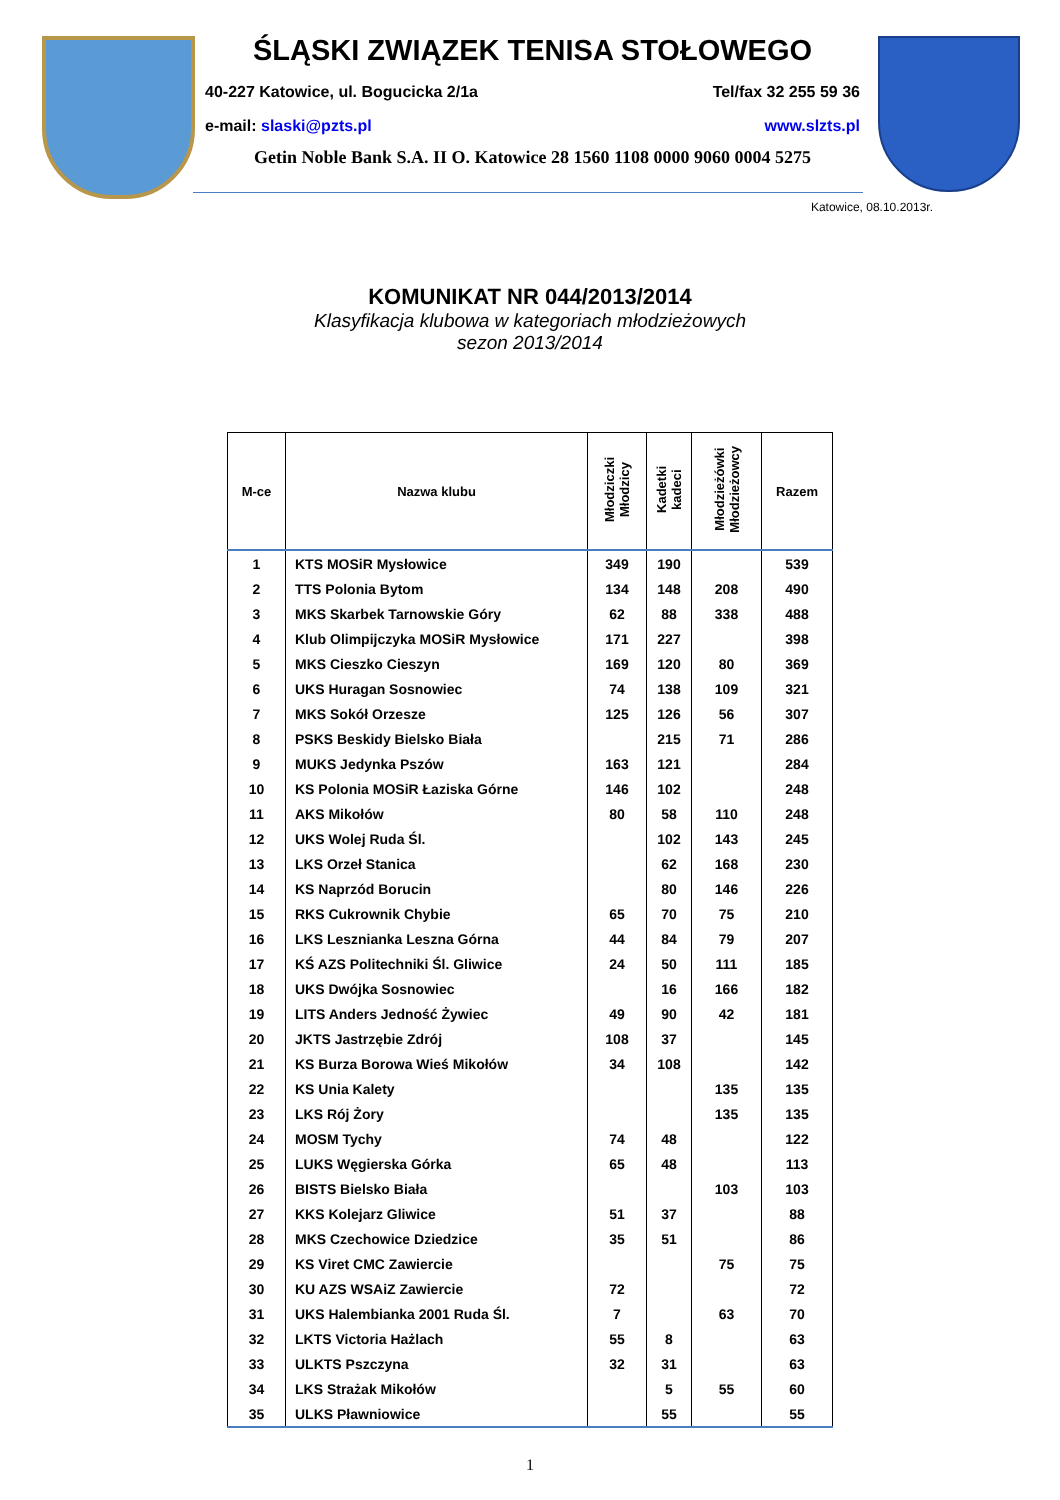ŚLĄSKI ZWIĄZEK TENISA STOŁOWEGO
40-227 Katowice, ul. Bogucicka 2/1a Tel/fax 32 255 59 36
e-mail: slaski@pzts.pl www.slzts.pl
Getin Noble Bank S.A. II O. Katowice 28 1560 1108 0000 9060 0004 5275
Katowice, 08.10.2013r.
KOMUNIKAT NR 044/2013/2014
Klasyfikacja klubowa w kategoriach młodzieżowych
sezon 2013/2014
| M-ce | Nazwa klubu | Młodziczki Młodzicy | Kadetki kadeci | Młodzieżówki Młodzieżowcy | Razem |
| --- | --- | --- | --- | --- | --- |
| 1 | KTS MOSiR Mysłowice | 349 | 190 | | 539 |
| 2 | TTS Polonia Bytom | 134 | 148 | 208 | 490 |
| 3 | MKS Skarbek Tarnowskie Góry | 62 | 88 | 338 | 488 |
| 4 | Klub Olimpijczyka MOSiR Mysłowice | 171 | 227 | | 398 |
| 5 | MKS Cieszko Cieszyn | 169 | 120 | 80 | 369 |
| 6 | UKS Huragan Sosnowiec | 74 | 138 | 109 | 321 |
| 7 | MKS Sokół Orzesze | 125 | 126 | 56 | 307 |
| 8 | PSKS Beskidy Bielsko Biała | | 215 | 71 | 286 |
| 9 | MUKS Jedynka Pszów | 163 | 121 | | 284 |
| 10 | KS Polonia MOSiR Łaziska Górne | 146 | 102 | | 248 |
| 11 | AKS Mikołów | 80 | 58 | 110 | 248 |
| 12 | UKS Wolej Ruda Śl. | | 102 | 143 | 245 |
| 13 | LKS Orzeł Stanica | | 62 | 168 | 230 |
| 14 | KS Naprzód Borucin | | 80 | 146 | 226 |
| 15 | RKS Cukrownik Chybie | 65 | 70 | 75 | 210 |
| 16 | LKS Lesznianka Leszna Górna | 44 | 84 | 79 | 207 |
| 17 | KŚ AZS Politechniki Śl. Gliwice | 24 | 50 | 111 | 185 |
| 18 | UKS Dwójka Sosnowiec | | 16 | 166 | 182 |
| 19 | LITS Anders Jedność Żywiec | 49 | 90 | 42 | 181 |
| 20 | JKTS Jastrzębie Zdrój | 108 | 37 | | 145 |
| 21 | KS Burza Borowa Wieś Mikołów | 34 | 108 | | 142 |
| 22 | KS Unia Kalety | | | 135 | 135 |
| 23 | LKS Rój Żory | | | 135 | 135 |
| 24 | MOSM Tychy | 74 | 48 | | 122 |
| 25 | LUKS Węgierska Górka | 65 | 48 | | 113 |
| 26 | BISTS Bielsko Biała | | | 103 | 103 |
| 27 | KKS Kolejarz Gliwice | 51 | 37 | | 88 |
| 28 | MKS Czechowice Dziedzice | 35 | 51 | | 86 |
| 29 | KS Viret CMC Zawiercie | | | 75 | 75 |
| 30 | KU AZS WSAiZ Zawiercie | 72 | | | 72 |
| 31 | UKS Halembianka 2001 Ruda Śl. | 7 | | 63 | 70 |
| 32 | LKTS Victoria Hażlach | 55 | 8 | | 63 |
| 33 | ULKTS Pszczyna | 32 | 31 | | 63 |
| 34 | LKS Strażak Mikołów | | 5 | 55 | 60 |
| 35 | ULKS Pławniowice | | 55 | | 55 |
1